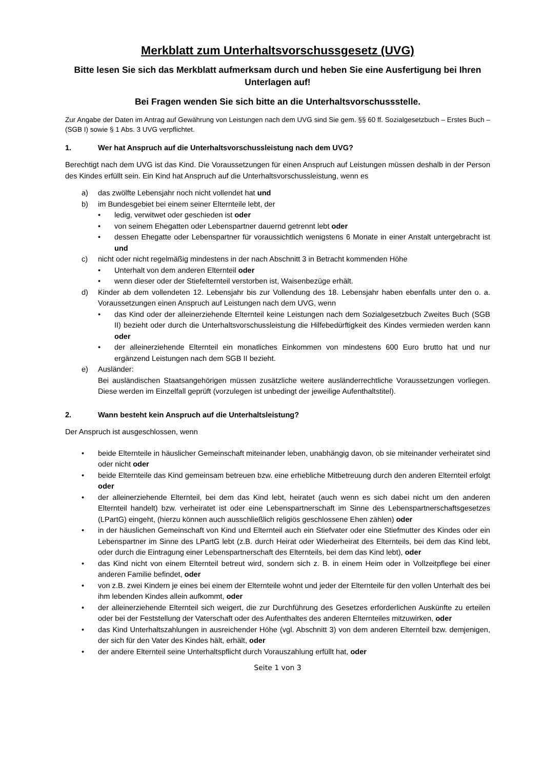Merkblatt zum Unterhaltsvorschussgesetz (UVG)
Bitte lesen Sie sich das Merkblatt aufmerksam durch und heben Sie eine Ausfertigung bei Ihren Unterlagen auf!
Bei Fragen wenden Sie sich bitte an die Unterhaltsvorschussstelle.
Zur Angabe der Daten im Antrag auf Gewährung von Leistungen nach dem UVG sind Sie gem. §§ 60 ff. Sozialgesetzbuch – Erstes Buch – (SGB I) sowie § 1 Abs. 3 UVG verpflichtet.
1. Wer hat Anspruch auf die Unterhaltsvorschussleistung nach dem UVG?
Berechtigt nach dem UVG ist das Kind. Die Voraussetzungen für einen Anspruch auf Leistungen müssen deshalb in der Person des Kindes erfüllt sein. Ein Kind hat Anspruch auf die Unterhaltsvorschussleistung, wenn es
a) das zwölfte Lebensjahr noch nicht vollendet hat und
b) im Bundesgebiet bei einem seiner Elternteile lebt, der
• ledig, verwitwet oder geschieden ist oder
• von seinem Ehegatten oder Lebenspartner dauernd getrennt lebt oder
• dessen Ehegatte oder Lebenspartner für voraussichtlich wenigstens 6 Monate in einer Anstalt untergebracht ist und
c) nicht oder nicht regelmäßig mindestens in der nach Abschnitt 3 in Betracht kommenden Höhe
• Unterhalt von dem anderen Elternteil oder
• wenn dieser oder der Stiefelternteil verstorben ist, Waisenbezüge erhält.
d) Kinder ab dem vollendeten 12. Lebensjahr bis zur Vollendung des 18. Lebensjahr haben ebenfalls unter den o. a. Voraussetzungen einen Anspruch auf Leistungen nach dem UVG, wenn
• das Kind oder der alleinerziehende Elternteil keine Leistungen nach dem Sozialgesetzbuch Zweites Buch (SGB II) bezieht oder durch die Unterhaltsvorschussleistung die Hilfebedürftigkeit des Kindes vermieden werden kann oder
• der alleinerziehende Elternteil ein monatliches Einkommen von mindestens 600 Euro brutto hat und nur ergänzend Leistungen nach dem SGB II bezieht.
e) Ausländer:
Bei ausländischen Staatsangehörigen müssen zusätzliche weitere ausländerrechtliche Voraussetzungen vorliegen. Diese werden im Einzelfall geprüft (vorzulegen ist unbedingt der jeweilige Aufenthaltstitel).
2. Wann besteht kein Anspruch auf die Unterhaltsleistung?
Der Anspruch ist ausgeschlossen, wenn
• beide Elternteile in häuslicher Gemeinschaft miteinander leben, unabhängig davon, ob sie miteinander verheiratet sind oder nicht oder
• beide Elternteile das Kind gemeinsam betreuen bzw. eine erhebliche Mitbetreuung durch den anderen Elternteil erfolgt oder
• der alleinerziehende Elternteil, bei dem das Kind lebt, heiratet (auch wenn es sich dabei nicht um den anderen Elternteil handelt) bzw. verheiratet ist oder eine Lebenspartnerschaft im Sinne des Lebenspartnerschaftsgesetzes (LPartG) eingeht, (hierzu können auch ausschließlich religiös geschlossene Ehen zählen) oder
• in der häuslichen Gemeinschaft von Kind und Elternteil auch ein Stiefvater oder eine Stiefmutter des Kindes oder ein Lebenspartner im Sinne des LPartG lebt (z.B. durch Heirat oder Wiederheirat des Elternteils, bei dem das Kind lebt, oder durch die Eintragung einer Lebenspartnerschaft des Elternteils, bei dem das Kind lebt), oder
• das Kind nicht von einem Elternteil betreut wird, sondern sich z. B. in einem Heim oder in Vollzeitpflege bei einer anderen Familie befindet, oder
• von z.B. zwei Kindern je eines bei einem der Elternteile wohnt und jeder der Elternteile für den vollen Unterhalt des bei ihm lebenden Kindes allein aufkommt, oder
• der alleinerziehende Elternteil sich weigert, die zur Durchführung des Gesetzes erforderlichen Auskünfte zu erteilen oder bei der Feststellung der Vaterschaft oder des Aufenthaltes des anderen Elternteiles mitzuwirken, oder
• das Kind Unterhaltszahlungen in ausreichender Höhe (vgl. Abschnitt 3) von dem anderen Elternteil bzw. demjenigen, der sich für den Vater des Kindes hält, erhält, oder
• der andere Elternteil seine Unterhaltspflicht durch Vorauszahlung erfüllt hat, oder
Seite 1 von 3